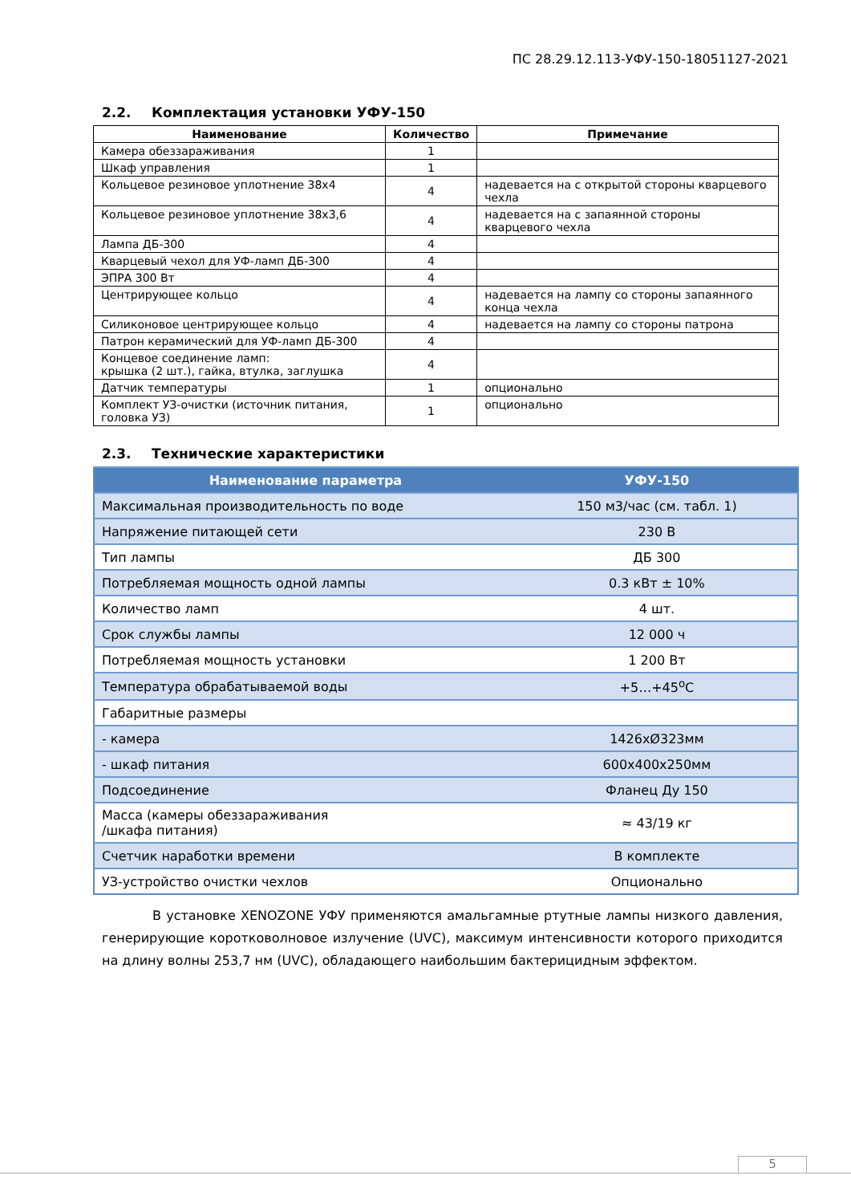ПС 28.29.12.113-УФУ-150-18051127-2021
2.2. Комплектация установки УФУ-150
| Наименование | Количество | Примечание |
| --- | --- | --- |
| Камера обеззараживания | 1 | |
| Шкаф управления | 1 | |
| Кольцевое резиновое уплотнение 38x4 | 4 | надевается на с открытой стороны кварцевого чехла |
| Кольцевое резиновое уплотнение 38x3,6 | 4 | надевается на с запаянной стороны кварцевого чехла |
| Лампа ДБ-300 | 4 | |
| Кварцевый чехол для УФ-ламп ДБ-300 | 4 | |
| ЭПРА 300 Вт | 4 | |
| Центрирующее кольцо | 4 | надевается на лампу со стороны запаянного конца чехла |
| Силиконовое центрирующее кольцо | 4 | надевается на лампу со стороны патрона |
| Патрон керамический для УФ-ламп ДБ-300 | 4 | |
| Концевое соединение ламп: крышка (2 шт.), гайка, втулка, заглушка | 4 | |
| Датчик температуры | 1 | опционально |
| Комплект УЗ-очистки (источник питания, головка УЗ) | 1 | опционально |
2.3. Технические характеристики
| Наименование параметра | УФУ-150 |
| --- | --- |
| Максимальная производительность по воде | 150 м3/час (см. табл. 1) |
| Напряжение питающей сети | 230 В |
| Тип лампы | ДБ 300 |
| Потребляемая мощность одной лампы | 0.3 кВт ± 10% |
| Количество ламп | 4 шт. |
| Срок службы лампы | 12 000 ч |
| Потребляемая мощность установки | 1 200 Вт |
| Температура обрабатываемой воды | +5…+45<sup>о</sup>С |
| Габаритные размеры | |
| - камера | 1426хØ323мм |
| - шкаф питания | 600х400х250мм |
| Подсоединение | Фланец Ду 150 |
| Масса (камеры обеззараживания /шкафа питания) | ≈ 43/19 кг |
| Счетчик наработки времени | В комплекте |
| УЗ-устройство очистки чехлов | Опционально |
В установке XENOZONE УФУ применяются амальгамные ртутные лампы низкого давления, генерирующие коротковолновое излучение (UVC), максимум интенсивности которого приходится на длину волны 253,7 нм (UVC), обладающего наибольшим бактерицидным эффектом.
5